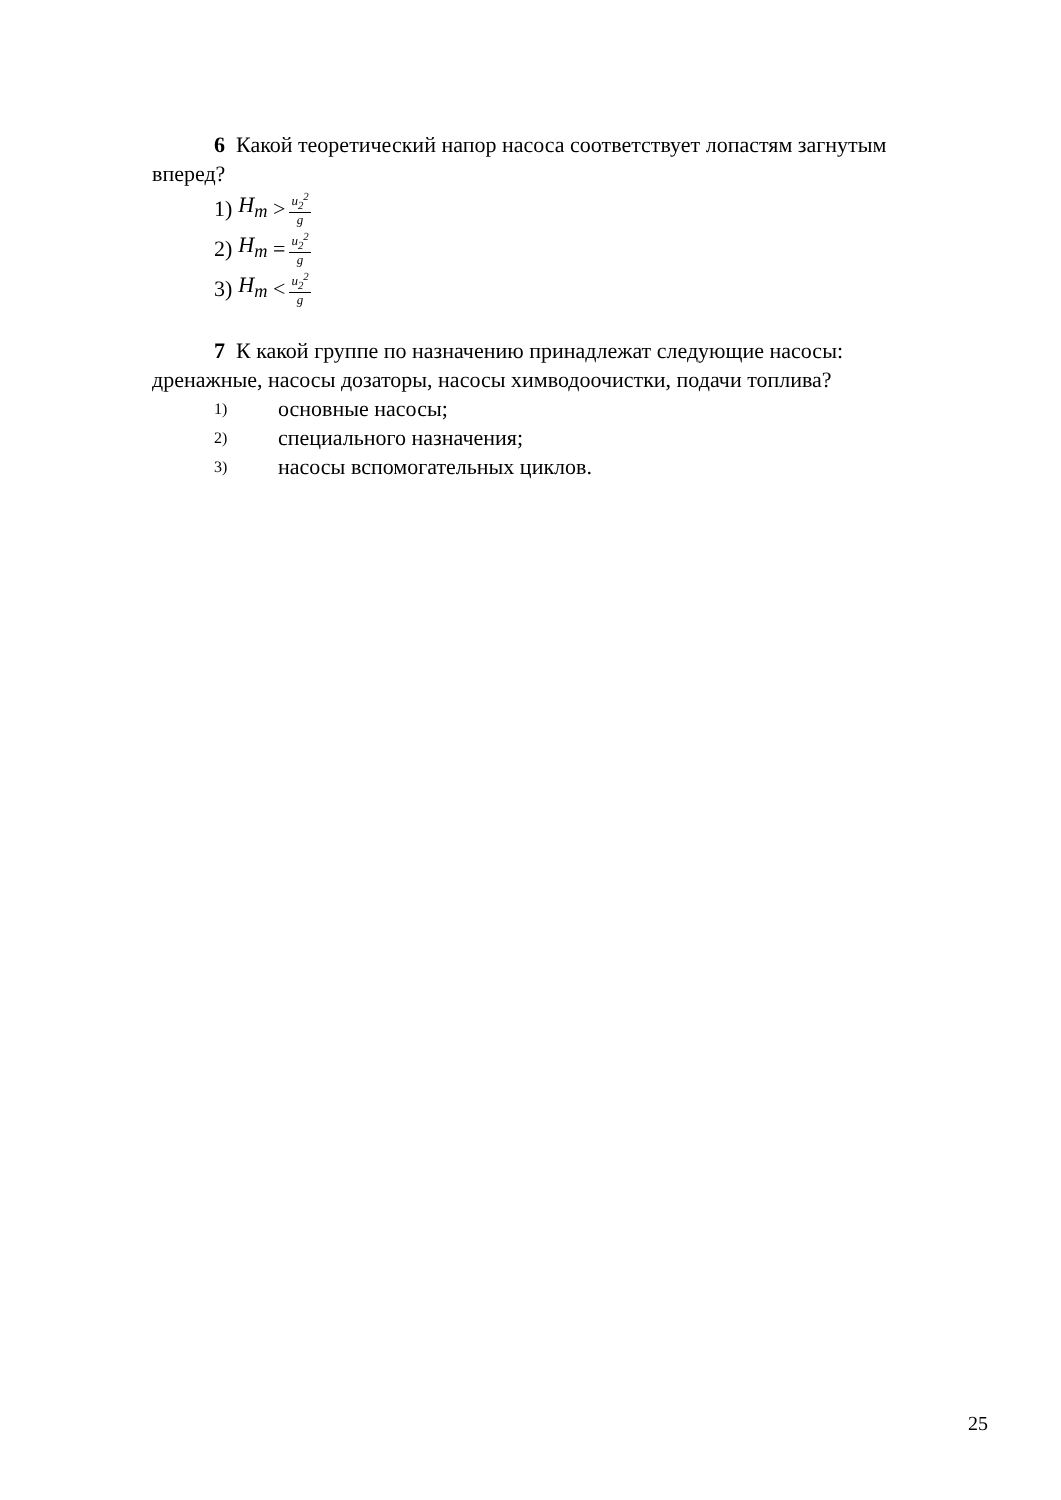6 Какой теоретический напор насоса соответствует лопастям загнутым вперед?
1) H<sub>m</sub> > u<sub>2</sub><sup>2</sup> g
2) H<sub>m</sub> = u<sub>2</sub><sup>2</sup> g
3) H<sub>m</sub> < u<sub>2</sub><sup>2</sup> g
7 К какой группе по назначению принадлежат следующие насосы: дренажные, насосы дозаторы, насосы химводоочистки, подачи топлива?
1) основные насосы;
2) специального назначения;
3) насосы вспомогательных циклов.
25